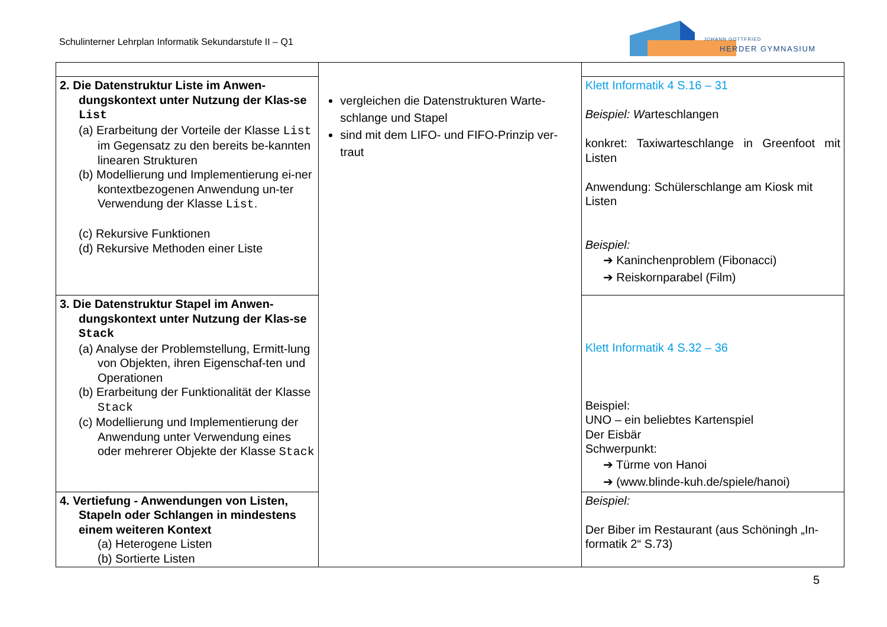Schulinterner Lehrplan Informatik Sekundarstufe II – Q1
JOHANN GOTTFRIED
HERDER GYMNASIUM
| | vergleichen die Datenstrukturen Warte-schlange und Stapel sind mit dem LIFO- und FIFO-Prinzip ver-traut | |
| 2. Die Datenstruktur Liste im Anwen-dungskontext unter Nutzung der Klas-se List (a) Erarbeitung der Vorteile der Klasse List im Gegensatz zu den bereits be-kannten linearen Strukturen (b) Modellierung und Implementierung ei-ner kontextbezogenen Anwendung un-ter Verwendung der Klasse List . (c) Rekursive Funktionen (d) Rekursive Methoden einer Liste | | Klett Informatik 4 S.16 – 31 Beispiel: W arteschlangen konkret: Taxiwarteschlange in Greenfoot mit Listen Anwendung: Schülerschlange am Kiosk mit Listen Beispiel: ➔ Kaninchenproblem (Fibonacci) ➔ Reiskornparabel (Film) |
| 3. Die Datenstruktur Stapel im Anwen-dungskontext unter Nutzung der Klas-se Stack (a) Analyse der Problemstellung, Ermitt-lung von Objekten, ihren Eigenschaf-ten und Operationen (b) Erarbeitung der Funktionalität der Klasse Stack (c) Modellierung und Implementierung der Anwendung unter Verwendung eines oder mehrerer Objekte der Klasse Stack | | Klett Informatik 4 S.32 – 36 Beispiel: UNO – ein beliebtes Kartenspiel Der Eisbär Schwerpunkt: ➔ Türme von Hanoi ➔ (www.blinde-kuh.de/spiele/hanoi) |
| 4. Vertiefung - Anwendungen von Listen, Stapeln oder Schlangen in mindestens einem weiteren Kontext (a) Heterogene Listen (b) Sortierte Listen | | Beispiel: Der Biber im Restaurant (aus Schöningh „In-formatik 2“ S.73) |
5